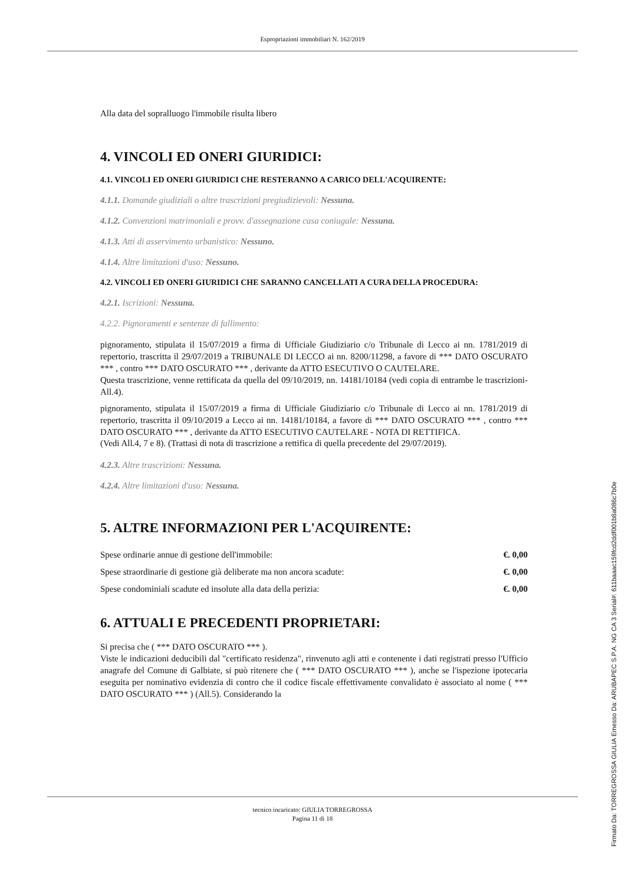Espropriazioni immobiliari N. 162/2019
Alla data del sopralluogo l'immobile risulta libero
4. VINCOLI ED ONERI GIURIDICI:
4.1. VINCOLI ED ONERI GIURIDICI CHE RESTERANNO A CARICO DELL'ACQUIRENTE:
4.1.1. Domande giudiziali o altre trascrizioni pregiudizievoli: Nessuna.
4.1.2. Convenzioni matrimoniali e provv. d'assegnazione casa coniugale: Nessuna.
4.1.3. Atti di asservimento urbanistico: Nessuno.
4.1.4. Altre limitazioni d'uso: Nessuno.
4.2. VINCOLI ED ONERI GIURIDICI CHE SARANNO CANCELLATI A CURA DELLA PROCEDURA:
4.2.1. Iscrizioni: Nessuna.
4.2.2. Pignoramenti e sentenze di fallimento:
pignoramento, stipulata il 15/07/2019 a firma di Ufficiale Giudiziario c/o Tribunale di Lecco ai nn. 1781/2019 di repertorio, trascritta il 29/07/2019 a TRIBUNALE DI LECCO ai nn. 8200/11298, a favore di *** DATO OSCURATO *** , contro *** DATO OSCURATO *** , derivante da ATTO ESECUTIVO O CAUTELARE.
Questa trascrizione, venne rettificata da quella del 09/10/2019, nn. 14181/10184 (vedi copia di entrambe le trascrizioni- All.4).
pignoramento, stipulata il 15/07/2019 a firma di Ufficiale Giudiziario c/o Tribunale di Lecco ai nn. 1781/2019 di repertorio, trascritta il 09/10/2019 a Lecco ai nn. 14181/10184, a favore di *** DATO OSCURATO *** , contro *** DATO OSCURATO *** , derivante da ATTO ESECUTIVO CAUTELARE - NOTA DI RETTIFICA.
(Vedi All.4, 7 e 8). (Trattasi di nota di trascrizione a rettifica di quella precedente del 29/07/2019).
4.2.3. Altre trascrizioni: Nessuna.
4.2.4. Altre limitazioni d'uso: Nessuna.
5. ALTRE INFORMAZIONI PER L'ACQUIRENTE:
| Spese ordinarie annue di gestione dell'immobile: | €. 0,00 |
| Spese straordinarie di gestione già deliberate ma non ancora scadute: | €. 0,00 |
| Spese condominiali scadute ed insolute alla data della perizia: | €. 0,00 |
6. ATTUALI E PRECEDENTI PROPRIETARI:
Si precisa che ( *** DATO OSCURATO *** ).
Viste le indicazioni deducibili dal "certificato residenza", rinvenuto agli atti e contenente i dati registrati presso l'Ufficio anagrafe del Comune di Galbiate, si può ritenere che ( *** DATO OSCURATO *** ), anche se l'ispezione ipotecaria eseguita per nominativo evidenzia di contro che il codice fiscale effettivamente convalidato è associato al nome ( *** DATO OSCURATO *** ) (All.5). Considerando la
tecnico incaricato: GIULIA TORREGROSSA
Pagina 11 di 18
Firmato Da: TORREGROSSA GIULIA Emesso Da: ARUBAPEC S.P.A. NG CA 3 Serial#: 611baaac159fcd2ddf001b8a086c7b0e